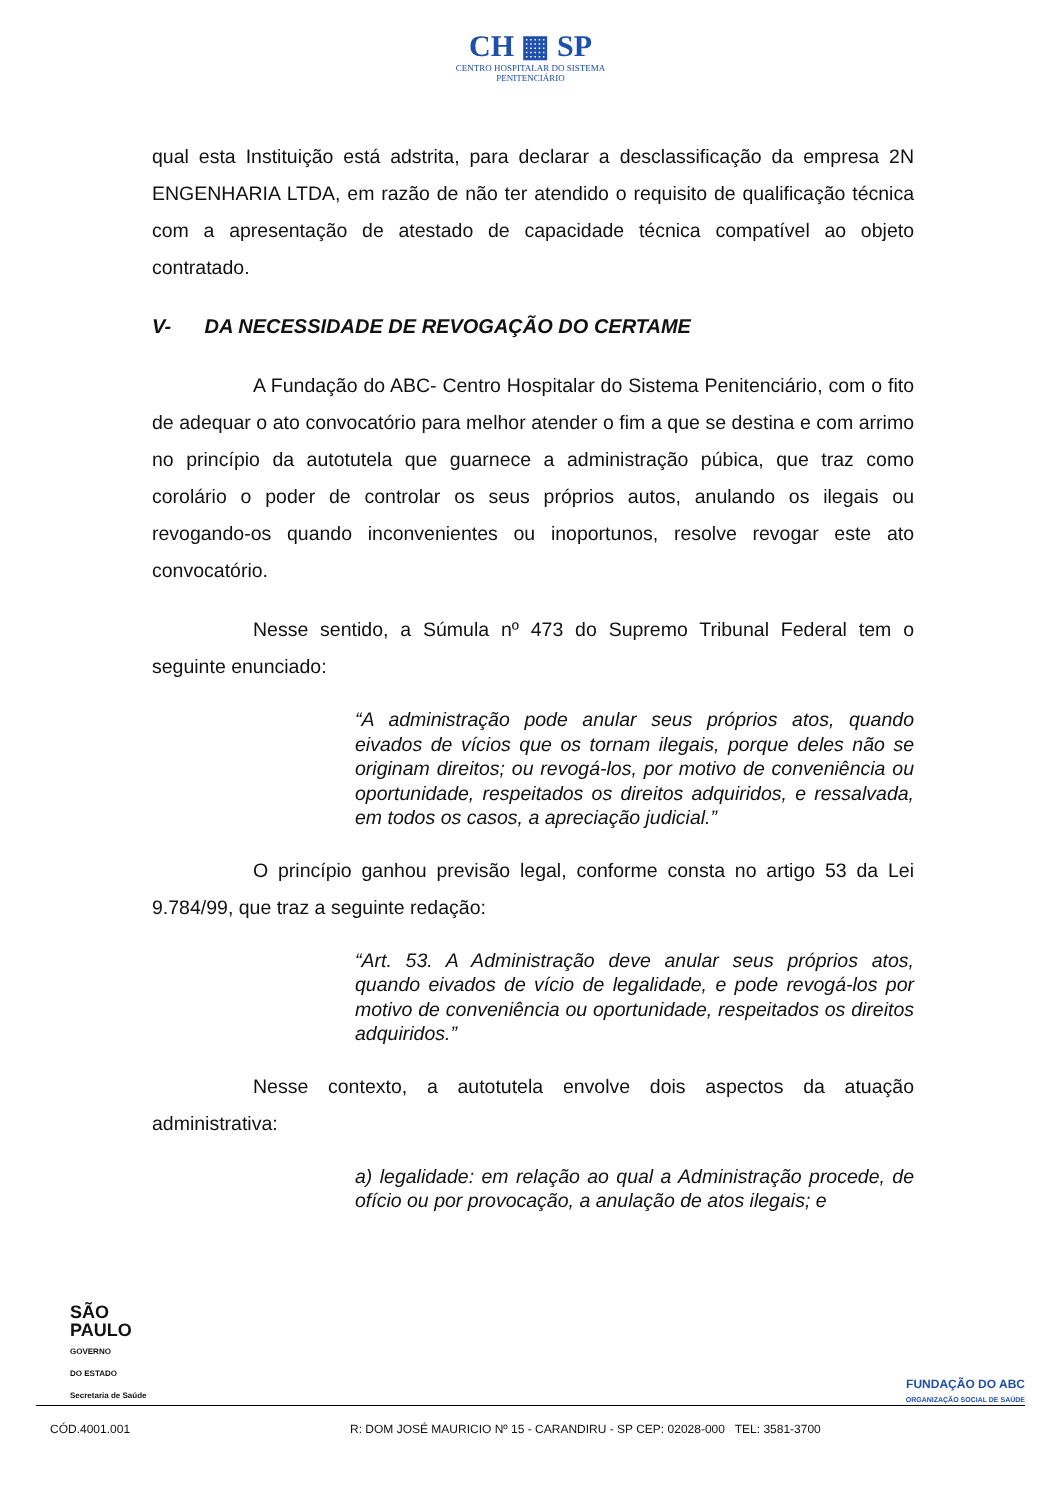CH ▦ SP
CENTRO HOSPITALAR DO SISTEMA
PENITENCIÁRIO
qual esta Instituição está adstrita, para declarar a desclassificação da empresa 2N ENGENHARIA LTDA, em razão de não ter atendido o requisito de qualificação técnica com a apresentação de atestado de capacidade técnica compatível ao objeto contratado.
V- DA NECESSIDADE DE REVOGAÇÃO DO CERTAME
A Fundação do ABC- Centro Hospitalar do Sistema Penitenciário, com o fito de adequar o ato convocatório para melhor atender o fim a que se destina e com arrimo no princípio da autotutela que guarnece a administração púbica, que traz como corolário o poder de controlar os seus próprios autos, anulando os ilegais ou revogando-os quando inconvenientes ou inoportunos, resolve revogar este ato convocatório.
Nesse sentido, a Súmula nº 473 do Supremo Tribunal Federal tem o seguinte enunciado:
“A administração pode anular seus próprios atos, quando eivados de vícios que os tornam ilegais, porque deles não se originam direitos; ou revogá-los, por motivo de conveniência ou oportunidade, respeitados os direitos adquiridos, e ressalvada, em todos os casos, a apreciação judicial.”
O princípio ganhou previsão legal, conforme consta no artigo 53 da Lei 9.784/99, que traz a seguinte redação:
“Art. 53. A Administração deve anular seus próprios atos, quando eivados de vício de legalidade, e pode revogá-los por motivo de conveniência ou oportunidade, respeitados os direitos adquiridos.”
Nesse contexto, a autotutela envolve dois aspectos da atuação administrativa:
a) legalidade: em relação ao qual a Administração procede, de ofício ou por provocação, a anulação de atos ilegais; e
SÃO
PAULO
GOVERNO
DO ESTADO
Secretaria de Saúde
FUNDAÇÃO DO ABC
ORGANIZAÇÃO SOCIAL DE SAÚDE
CÓD.4001.001 R: DOM JOSÉ MAURICIO Nº 15 - CARANDIRU - SP CEP: 02028-000 TEL: 3581-3700